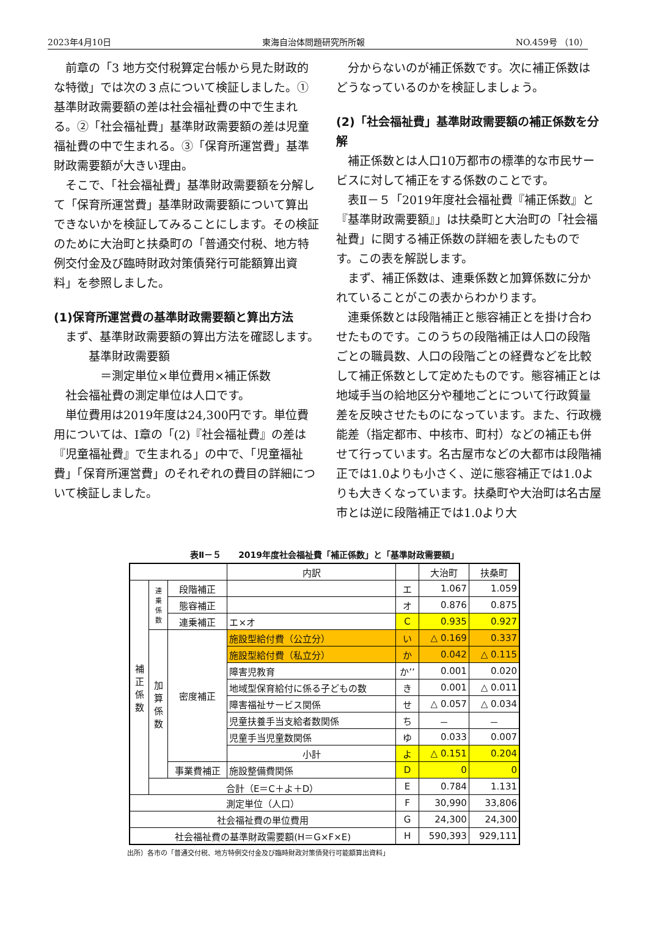2023年4月10日 東海自治体問題研究所所報 NO.459号 （10）
前章の「3 地方交付税算定台帳から見た財政的な特徴」では次の３点について検証しました。①基準財政需要額の差は社会福祉費の中で生まれる。②「社会福祉費」基準財政需要額の差は児童福祉費の中で生まれる。③「保育所運営費」基準財政需要額が大きい理由。
そこで、「社会福祉費」基準財政需要額を分解して「保育所運営費」基準財政需要額について算出できないかを検証してみることにします。その検証のために大治町と扶桑町の「普通交付税、地方特例交付金及び臨時財政対策債発行可能額算出資料」を参照しました。
(1)保育所運営費の基準財政需要額と算出方法
まず、基準財政需要額の算出方法を確認します。
基準財政需要額
＝測定単位×単位費用×補正係数
社会福祉費の測定単位は人口です。
単位費用は2019年度は24,300円です。単位費用については、Ⅰ章の「(2)『社会福祉費』の差は『児童福祉費』で生まれる」の中で、「児童福祉費」「保育所運営費」のそれぞれの費目の詳細について検証しました。
分からないのが補正係数です。次に補正係数はどうなっているのかを検証しましょう。
(2)「社会福祉費」基準財政需要額の補正係数を分解
補正係数とは人口10万都市の標準的な市民サービスに対して補正をする係数のことです。
表Ⅱ－５「2019年度社会福祉費『補正係数』と『基準財政需要額』」は扶桑町と大治町の「社会福祉費」に関する補正係数の詳細を表したものです。この表を解説します。
まず、補正係数は、連乗係数と加算係数に分かれていることがこの表からわかります。
連乗係数とは段階補正と態容補正とを掛け合わせたものです。このうちの段階補正は人口の段階ごとの職員数、人口の段階ごとの経費などを比較して補正係数として定めたものです。態容補正とは地域手当の給地区分や種地ごとについて行政質量差を反映させたものになっています。また、行政機能差（指定都市、中核市、町村）などの補正も併せて行っています。名古屋市などの大都市は段階補正では1.0よりも小さく、逆に態容補正では1.0よりも大きくなっています。扶桑町や大治町は名古屋市とは逆に段階補正では1.0より大
表Ⅱ－５　　2019年度社会福祉費「補正係数」と「基準財政需要額」
| | | | 内訳 | | 大治町 | 扶桑町 |
| 補 正 係 数 | 連 乗 係 数 | 段階補正 | | エ | 1.067 | 1.059 |
| | | 態容補正 | | オ | 0.876 | 0.875 |
| | | 連乗補正 | エ×オ | C | 0.935 | 0.927 |
| | 加 算 係 数 | 密度補正 | 施設型給付費（公立分） | い | △ 0.169 | 0.337 |
| | | | 施設型給付費（私立分） | か | 0.042 | △ 0.115 |
| | | | 障害児教育 | か’’ | 0.001 | 0.020 |
| | | | 地域型保育給付に係る子どもの数 | き | 0.001 | △ 0.011 |
| | | | 障害福祉サービス関係 | せ | △ 0.057 | △ 0.034 |
| | | | 児童扶養手当支給者数関係 | ち | － | － |
| | | | 児童手当児童数関係 | ゆ | 0.033 | 0.007 |
| | | | 小計 | よ | △ 0.151 | 0.204 |
| | | 事業費補正 | 施設整備費関係 | D | 0 | 0 |
| | 合計（E＝C＋よ＋D） | | | E | 0.784 | 1.131 |
| 測定単位（人口） | | | | F | 30,990 | 33,806 |
| 社会福祉費の単位費用 | | | | G | 24,300 | 24,300 |
| 社会福祉費の基準財政需要額(H＝G×F×E) | | | | H | 590,393 | 929,111 |
出所）各市の「普通交付税、地方特例交付金及び臨時財政対策債発行可能額算出資料」